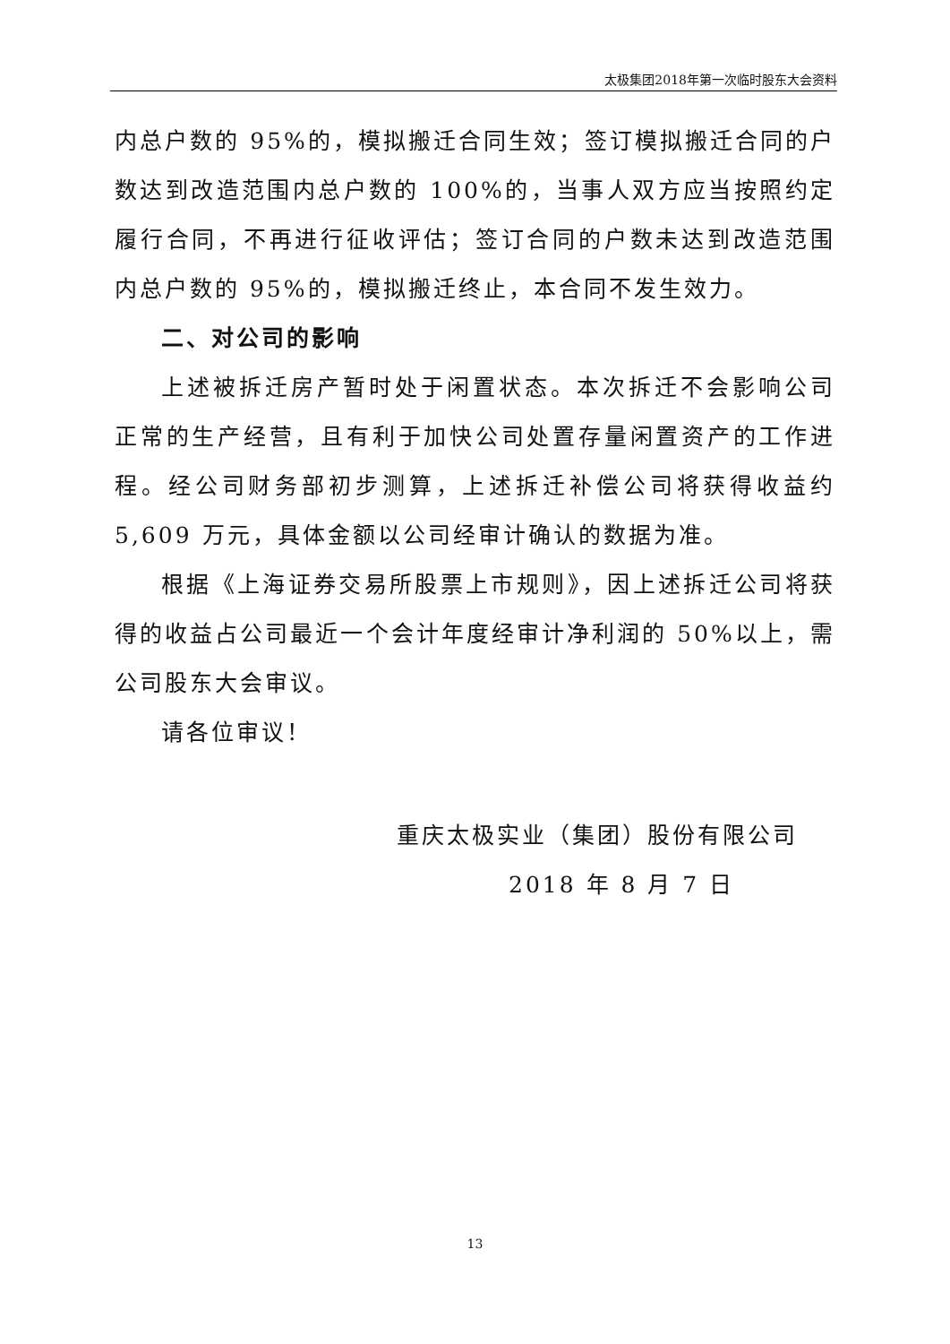太极集团2018年第一次临时股东大会资料
内总户数的 95%的，模拟搬迁合同生效；签订模拟搬迁合同的户数达到改造范围内总户数的 100%的，当事人双方应当按照约定履行合同，不再进行征收评估；签订合同的户数未达到改造范围内总户数的 95%的，模拟搬迁终止，本合同不发生效力。
二、对公司的影响
上述被拆迁房产暂时处于闲置状态。本次拆迁不会影响公司正常的生产经营，且有利于加快公司处置存量闲置资产的工作进程。经公司财务部初步测算，上述拆迁补偿公司将获得收益约5,609 万元，具体金额以公司经审计确认的数据为准。
根据《上海证券交易所股票上市规则》，因上述拆迁公司将获得的收益占公司最近一个会计年度经审计净利润的 50%以上，需公司股东大会审议。
请各位审议！
重庆太极实业（集团）股份有限公司
2018 年 8 月 7 日
13